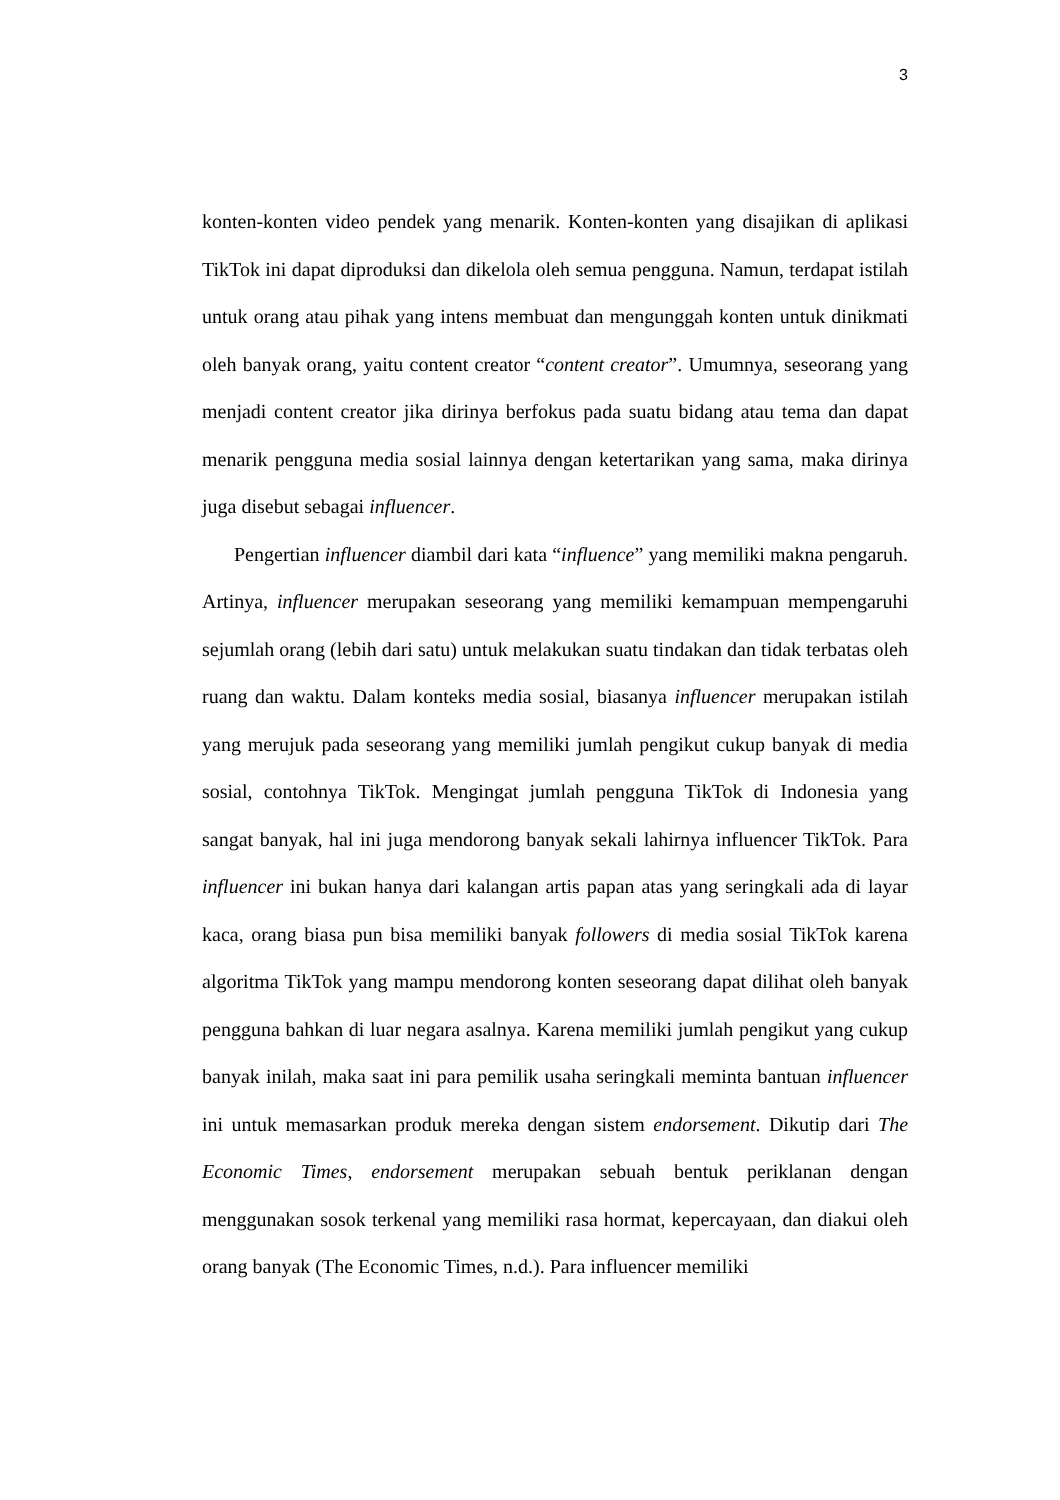3
konten-konten video pendek yang menarik. Konten-konten yang disajikan di aplikasi TikTok ini dapat diproduksi dan dikelola oleh semua pengguna. Namun, terdapat istilah untuk orang atau pihak yang intens membuat dan mengunggah konten untuk dinikmati oleh banyak orang, yaitu content creator “content creator”. Umumnya, seseorang yang menjadi content creator jika dirinya berfokus pada suatu bidang atau tema dan dapat menarik pengguna media sosial lainnya dengan ketertarikan yang sama, maka dirinya juga disebut sebagai influencer.
Pengertian influencer diambil dari kata “influence” yang memiliki makna pengaruh. Artinya, influencer merupakan seseorang yang memiliki kemampuan mempengaruhi sejumlah orang (lebih dari satu) untuk melakukan suatu tindakan dan tidak terbatas oleh ruang dan waktu. Dalam konteks media sosial, biasanya influencer merupakan istilah yang merujuk pada seseorang yang memiliki jumlah pengikut cukup banyak di media sosial, contohnya TikTok. Mengingat jumlah pengguna TikTok di Indonesia yang sangat banyak, hal ini juga mendorong banyak sekali lahirnya influencer TikTok. Para influencer ini bukan hanya dari kalangan artis papan atas yang seringkali ada di layar kaca, orang biasa pun bisa memiliki banyak followers di media sosial TikTok karena algoritma TikTok yang mampu mendorong konten seseorang dapat dilihat oleh banyak pengguna bahkan di luar negara asalnya. Karena memiliki jumlah pengikut yang cukup banyak inilah, maka saat ini para pemilik usaha seringkali meminta bantuan influencer ini untuk memasarkan produk mereka dengan sistem endorsement. Dikutip dari The Economic Times, endorsement merupakan sebuah bentuk periklanan dengan menggunakan sosok terkenal yang memiliki rasa hormat, kepercayaan, dan diakui oleh orang banyak (The Economic Times, n.d.). Para influencer memiliki